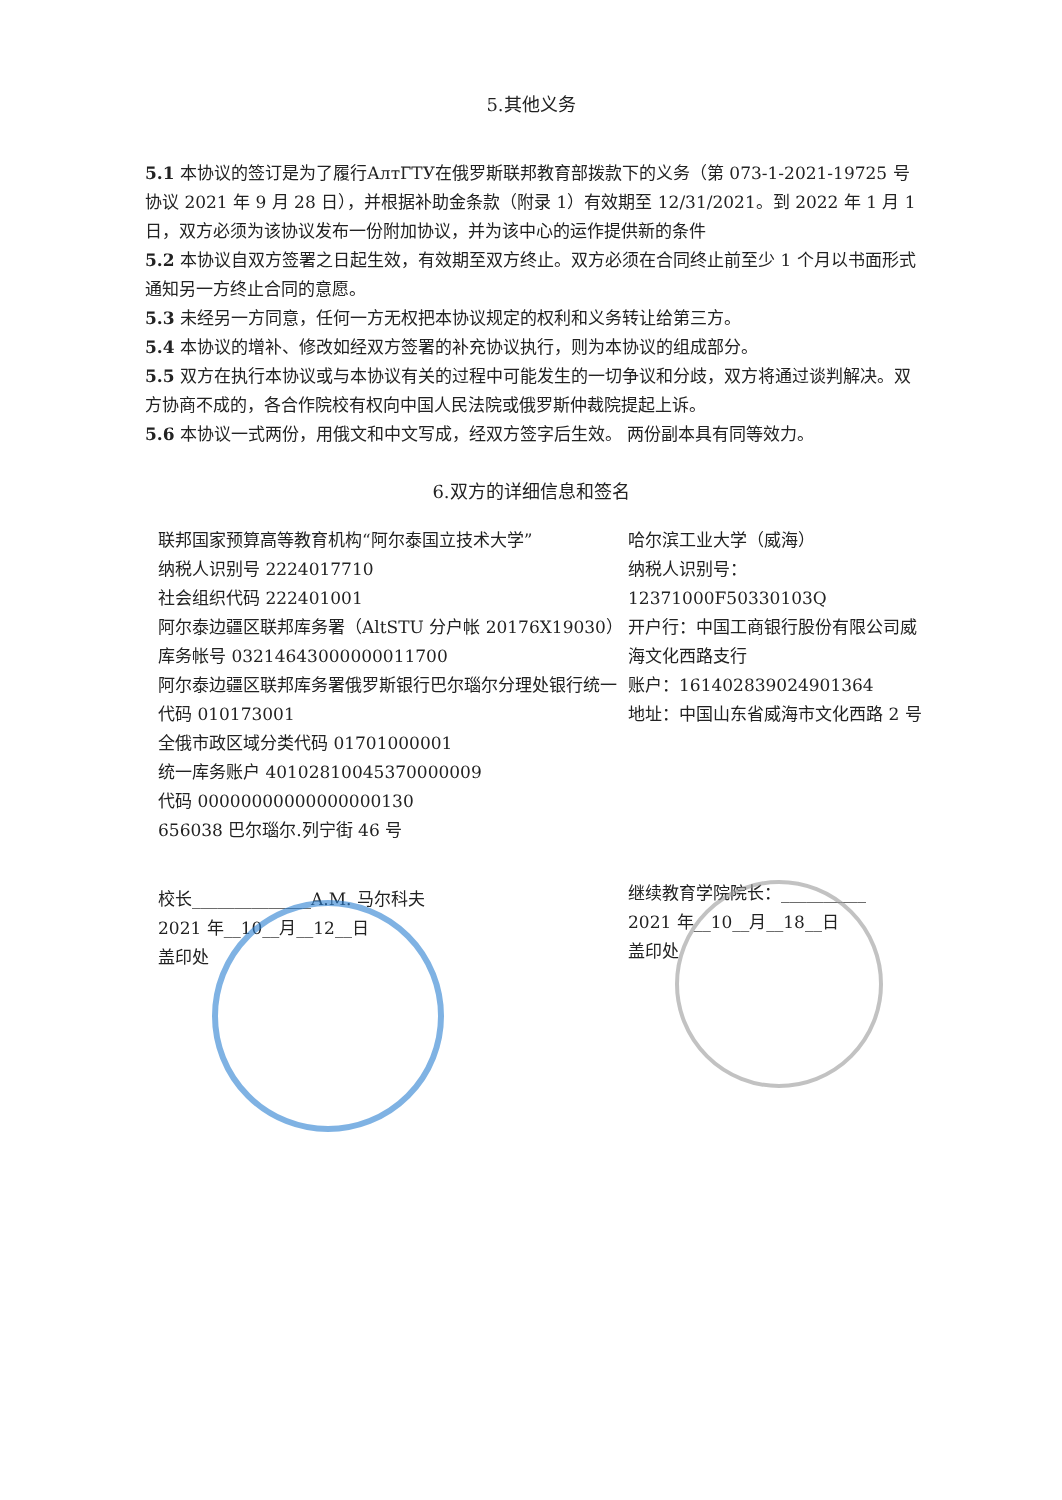5.其他义务
5.1 本协议的签订是为了履行АлтГТУ在俄罗斯联邦教育部拨款下的义务（第 073-1-2021-19725 号协议 2021 年 9 月 28 日），并根据补助金条款（附录 1）有效期至 12/31/2021。到 2022 年 1 月 1 日，双方必须为该协议发布一份附加协议，并为该中心的运作提供新的条件
5.2 本协议自双方签署之日起生效，有效期至双方终止。双方必须在合同终止前至少 1 个月以书面形式通知另一方终止合同的意愿。
5.3 未经另一方同意，任何一方无权把本协议规定的权利和义务转让给第三方。
5.4 本协议的增补、修改如经双方签署的补充协议执行，则为本协议的组成部分。
5.5 双方在执行本协议或与本协议有关的过程中可能发生的一切争议和分歧，双方将通过谈判解决。双方协商不成的，各合作院校有权向中国人民法院或俄罗斯仲裁院提起上诉。
5.6 本协议一式两份，用俄文和中文写成，经双方签字后生效。 两份副本具有同等效力。
6.双方的详细信息和签名
联邦国家预算高等教育机构“阿尔泰国立技术大学”
纳税人识别号 2224017710
社会组织代码 222401001
阿尔泰边疆区联邦库务署（AltSTU 分户帐 20176X19030）
库务帐号 03214643000000011700
阿尔泰边疆区联邦库务署俄罗斯银行巴尔瑙尔分理处银行统一代码 010173001
全俄市政区域分类代码 01701000001
统一库务账户 40102810045370000009
代码 00000000000000000130
656038 巴尔瑙尔.列宁街 46 号
校长______________A.M. 马尔科夫
2021 年__10__月__12__日
盖印处
哈尔滨工业大学（威海）
纳税人识别号：
12371000F50330103Q
开户行：中国工商银行股份有限公司威海文化西路支行
账户：1614028390249013​64
地址：中国山东省威海市文化西路 2 号
继续教育学院院长：__________
2021 年__10__月__18__日
盖印处